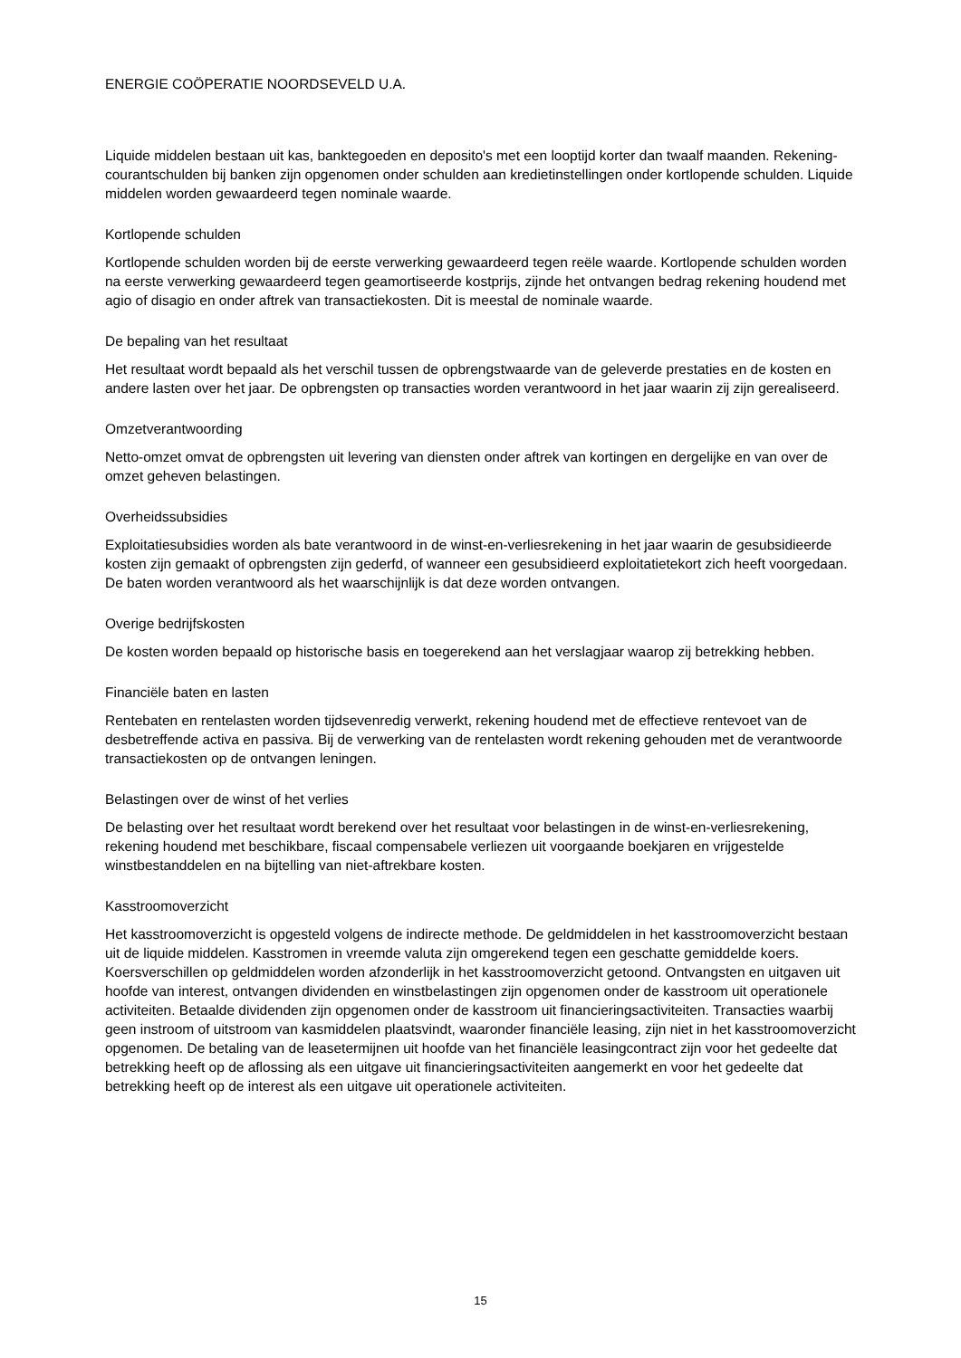ENERGIE COÖPERATIE NOORDSEVELD U.A.
Liquide middelen bestaan uit kas, banktegoeden en deposito's met een looptijd korter dan twaalf maanden. Rekening-courantschulden bij banken zijn opgenomen onder schulden aan kredietinstellingen onder kortlopende schulden. Liquide middelen worden gewaardeerd tegen nominale waarde.
Kortlopende schulden
Kortlopende schulden worden bij de eerste verwerking gewaardeerd tegen reële waarde. Kortlopende schulden worden na eerste verwerking gewaardeerd tegen geamortiseerde kostprijs, zijnde het ontvangen bedrag rekening houdend met agio of disagio en onder aftrek van transactiekosten. Dit is meestal de nominale waarde.
De bepaling van het resultaat
Het resultaat wordt bepaald als het verschil tussen de opbrengstwaarde van de geleverde prestaties en de kosten en andere lasten over het jaar. De opbrengsten op transacties worden verantwoord in het jaar waarin zij zijn gerealiseerd.
Omzetverantwoording
Netto-omzet omvat de opbrengsten uit levering van diensten onder aftrek van kortingen en dergelijke en van over de omzet geheven belastingen.
Overheidssubsidies
Exploitatiesubsidies worden als bate verantwoord in de winst-en-verliesrekening in het jaar waarin de gesubsidieerde kosten zijn gemaakt of opbrengsten zijn gederfd, of wanneer een gesubsidieerd exploitatietekort zich heeft voorgedaan. De baten worden verantwoord als het waarschijnlijk is dat deze worden ontvangen.
Overige bedrijfskosten
De kosten worden bepaald op historische basis en toegerekend aan het verslagjaar waarop zij betrekking hebben.
Financiële baten en lasten
Rentebaten en rentelasten worden tijdsevenredig verwerkt, rekening houdend met de effectieve rentevoet van de desbetreffende activa en passiva. Bij de verwerking van de rentelasten wordt rekening gehouden met de verantwoorde transactiekosten op de ontvangen leningen.
Belastingen over de winst of het verlies
De belasting over het resultaat wordt berekend over het resultaat voor belastingen in de winst-en-verliesrekening, rekening houdend met beschikbare, fiscaal compensabele verliezen uit voorgaande boekjaren en vrijgestelde winstbestanddelen en na bijtelling van niet-aftrekbare kosten.
Kasstroomoverzicht
Het kasstroomoverzicht is opgesteld volgens de indirecte methode. De geldmiddelen in het kasstroomoverzicht bestaan uit de liquide middelen. Kasstromen in vreemde valuta zijn omgerekend tegen een geschatte gemiddelde koers. Koersverschillen op geldmiddelen worden afzonderlijk in het kasstroomoverzicht getoond. Ontvangsten en uitgaven uit hoofde van interest, ontvangen dividenden en winstbelastingen zijn opgenomen onder de kasstroom uit operationele activiteiten. Betaalde dividenden zijn opgenomen onder de kasstroom uit financieringsactiviteiten. Transacties waarbij geen instroom of uitstroom van kasmiddelen plaatsvindt, waaronder financiële leasing, zijn niet in het kasstroomoverzicht opgenomen. De betaling van de leasetermijnen uit hoofde van het financiële leasingcontract zijn voor het gedeelte dat betrekking heeft op de aflossing als een uitgave uit financieringsactiviteiten aangemerkt en voor het gedeelte dat betrekking heeft op de interest als een uitgave uit operationele activiteiten.
15